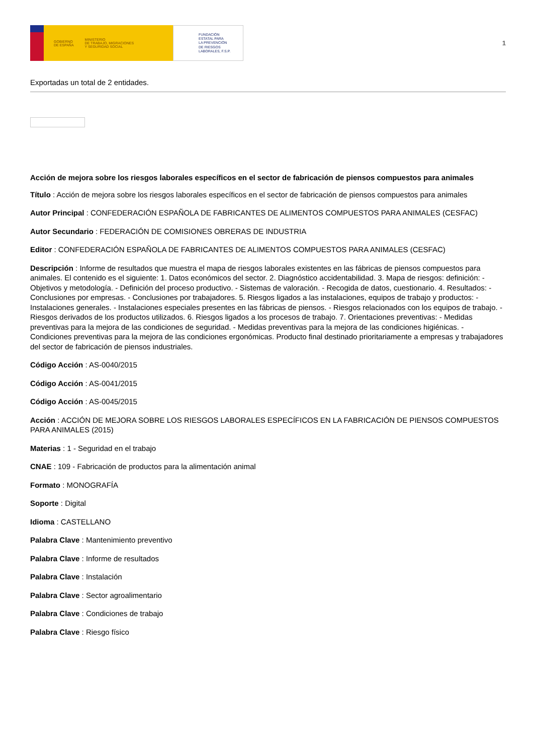GOBIERNO
DE ESPAÑA MINISTERIO
DE TRABAJO, MIGRACIONES
Y SEGURIDAD SOCIAL
FUNDACIÓN
ESTATAL PARA
LA PREVENCIÓN
DE RIESGOS
LABORALES, F.S.P.
1
Exportadas un total de 2 entidades.
Acción de mejora sobre los riesgos laborales específicos en el sector de fabricación de piensos compuestos para animales
Título : Acción de mejora sobre los riesgos laborales específicos en el sector de fabricación de piensos compuestos para animales
Autor Principal : CONFEDERACIÓN ESPAÑOLA DE FABRICANTES DE ALIMENTOS COMPUESTOS PARA ANIMALES (CESFAC)
Autor Secundario : FEDERACIÓN DE COMISIONES OBRERAS DE INDUSTRIA
Editor : CONFEDERACIÓN ESPAÑOLA DE FABRICANTES DE ALIMENTOS COMPUESTOS PARA ANIMALES (CESFAC)
Descripción : Informe de resultados que muestra el mapa de riesgos laborales existentes en las fábricas de piensos compuestos para animales. El contenido es el siguiente: 1. Datos económicos del sector. 2. Diagnóstico accidentabilidad. 3. Mapa de riesgos: definición: - Objetivos y metodología. - Definición del proceso productivo. - Sistemas de valoración. - Recogida de datos, cuestionario. 4. Resultados: - Conclusiones por empresas. - Conclusiones por trabajadores. 5. Riesgos ligados a las instalaciones, equipos de trabajo y productos: - Instalaciones generales. - Instalaciones especiales presentes en las fábricas de piensos. - Riesgos relacionados con los equipos de trabajo. - Riesgos derivados de los productos utilizados. 6. Riesgos ligados a los procesos de trabajo. 7. Orientaciones preventivas: - Medidas preventivas para la mejora de las condiciones de seguridad. - Medidas preventivas para la mejora de las condiciones higiénicas. - Condiciones preventivas para la mejora de las condiciones ergonómicas. Producto final destinado prioritariamente a empresas y trabajadores del sector de fabricación de piensos industriales.
Código Acción : AS-0040/2015
Código Acción : AS-0041/2015
Código Acción : AS-0045/2015
Acción : ACCIÓN DE MEJORA SOBRE LOS RIESGOS LABORALES ESPECÍFICOS EN LA FABRICACIÓN DE PIENSOS COMPUESTOS PARA ANIMALES (2015)
Materias : 1 - Seguridad en el trabajo
CNAE : 109 - Fabricación de productos para la alimentación animal
Formato : MONOGRAFÍA
Soporte : Digital
Idioma : CASTELLANO
Palabra Clave : Mantenimiento preventivo
Palabra Clave : Informe de resultados
Palabra Clave : Instalación
Palabra Clave : Sector agroalimentario
Palabra Clave : Condiciones de trabajo
Palabra Clave : Riesgo físico